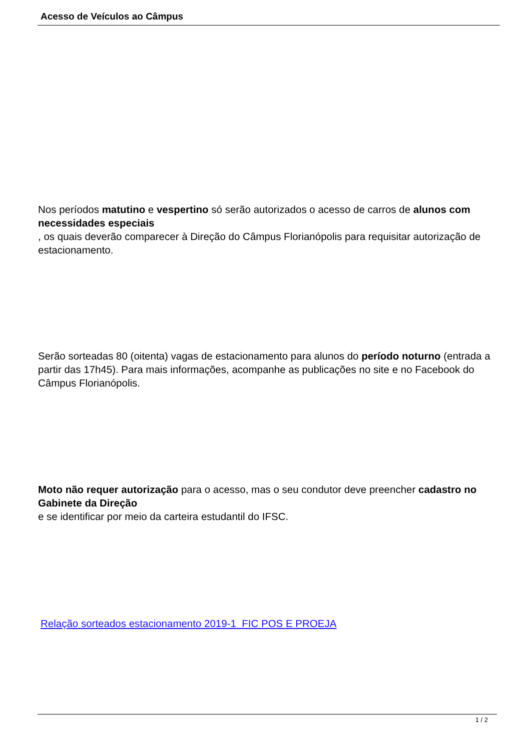Acesso de Veículos ao Câmpus
Nos períodos matutino e vespertino só serão autorizados o acesso de carros de alunos com necessidades especiais
, os quais deverão comparecer à Direção do Câmpus Florianópolis para requisitar autorização de estacionamento.
Serão sorteadas 80 (oitenta) vagas de estacionamento para alunos do período noturno (entrada a partir das 17h45). Para mais informações, acompanhe as publicações no site e no Facebook do Câmpus Florianópolis.
Moto não requer autorização para o acesso, mas o seu condutor deve preencher cadastro no Gabinete da Direção
e se identificar por meio da carteira estudantil do IFSC.
Relação sorteados estacionamento 2019-1 FIC POS E PROEJA
1 / 2